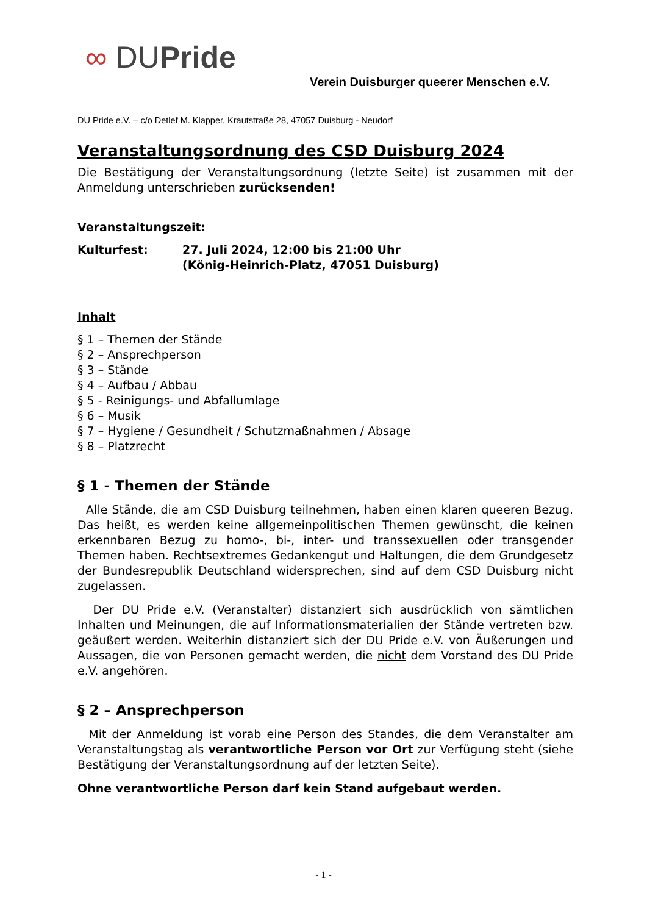∞ DUPride
Verein Duisburger queerer Menschen e.V.
DU Pride e.V. – c/o Detlef M. Klapper, Krautstraße 28, 47057 Duisburg - Neudorf
Veranstaltungsordnung des CSD Duisburg 2024
Die Bestätigung der Veranstaltungsordnung (letzte Seite) ist zusammen mit der Anmeldung unterschrieben zurücksenden!
Veranstaltungszeit:
Kulturfest: 27. Juli 2024, 12:00 bis 21:00 Uhr
(König-Heinrich-Platz, 47051 Duisburg)
Inhalt
§ 1 – Themen der Stände
§ 2 – Ansprechperson
§ 3 – Stände
§ 4 – Aufbau / Abbau
§ 5 - Reinigungs- und Abfallumlage
§ 6 – Musik
§ 7 – Hygiene / Gesundheit / Schutzmaßnahmen / Absage
§ 8 – Platzrecht
§ 1 - Themen der Stände
Alle Stände, die am CSD Duisburg teilnehmen, haben einen klaren queeren Bezug. Das heißt, es werden keine allgemeinpolitischen Themen gewünscht, die keinen erkennbaren Bezug zu homo-, bi-, inter- und transsexuellen oder transgender Themen haben. Rechtsextremes Gedankengut und Haltungen, die dem Grundgesetz der Bundesrepublik Deutschland widersprechen, sind auf dem CSD Duisburg nicht zugelassen.
Der DU Pride e.V. (Veranstalter) distanziert sich ausdrücklich von sämtlichen Inhalten und Meinungen, die auf Informationsmaterialien der Stände vertreten bzw. geäußert werden. Weiterhin distanziert sich der DU Pride e.V. von Äußerungen und Aussagen, die von Personen gemacht werden, die nicht dem Vorstand des DU Pride e.V. angehören.
§ 2 – Ansprechperson
Mit der Anmeldung ist vorab eine Person des Standes, die dem Veranstalter am Veranstaltungstag als verantwortliche Person vor Ort zur Verfügung steht (siehe Bestätigung der Veranstaltungsordnung auf der letzten Seite).
Ohne verantwortliche Person darf kein Stand aufgebaut werden.
- 1 -